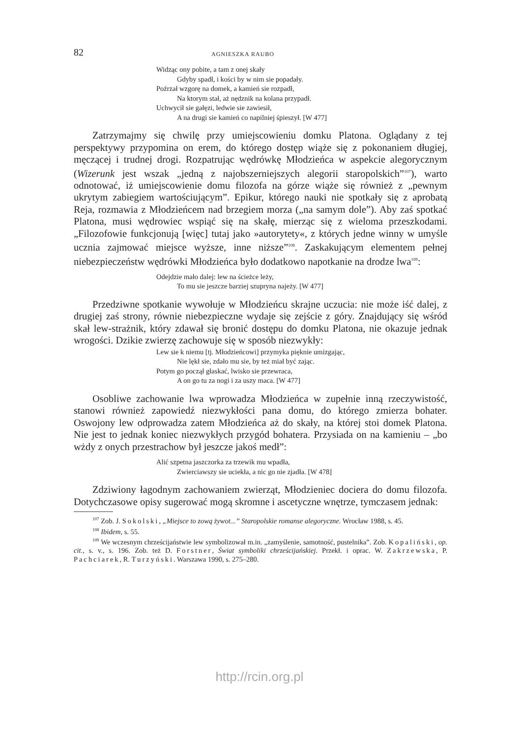82 AGNIESZKA RAUBO
Widząc ony pobite, a tam z onej skały
Gdyby spadł, i kości by w nim sie popadały.
Poźrzał wzgorę na domek, a kamień sie rozpadł,
Na ktorym stał, aż nędznik na kolana przypadł.
Uchwycił sie gałęzi, ledwie sie zawiesił,
A na drugi sie kamień co napilniej śpieszył. [W 477]
Zatrzymajmy się chwilę przy umiejscowieniu domku Platona. Oglądany z tej perspektywy przypomina on erem, do którego dostęp wiąże się z pokonaniem długiej, męczącej i trudnej drogi. Rozpatrując wędrówkę Młodzieńca w aspekcie alegorycznym (Wizerunk jest wszak „jedną z najobszerniejszych alegorii staropolskich”<sup>107</sup>), warto odnotować, iż umiejscowienie domu filozofa na górze wiąże się również z „pewnym ukrytym zabiegiem wartościującym”. Epikur, którego nauki nie spotkały się z aprobatą Reja, rozmawia z Młodzieńcem nad brzegiem morza („na samym dole”). Aby zaś spotkać Platona, musi wędrowiec wspiąć się na skałę, mierząc się z wieloma przeszkodami. „Filozofowie funkcjonują [więc] tutaj jako »autorytety«, z których jedne winny w umyśle ucznia zajmować miejsce wyższe, inne niższe”<sup>108</sup>. Zaskakującym elementem pełnej niebezpieczeństw wędrówki Młodzieńca było dodatkowo napotkanie na drodze lwa<sup>109</sup>:
Odejdzie mało dalej: lew na ścieżce leży,
To mu sie jeszcze barziej szupryna najeży. [W 477]
Przedziwne spotkanie wywołuje w Młodzieńcu skrajne uczucia: nie może iść dalej, z drugiej zaś strony, równie niebezpieczne wydaje się zejście z góry. Znajdujący się wśród skał lew-strażnik, który zdawał się bronić dostępu do domku Platona, nie okazuje jednak wrogości. Dzikie zwierzę zachowuje się w sposób niezwykły:
Lew sie k niemu [tj. Młodzieńcowi] przymyka pięknie umizgając,
Nie lękł sie, zdało mu sie, by też miał być zając.
Potym go począł głaskać, lwisko sie przewraca,
A on go tu za nogi i za uszy maca. [W 477]
Osobliwe zachowanie lwa wprowadza Młodzieńca w zupełnie inną rzeczywistość, stanowi również zapowiedź niezwykłości pana domu, do którego zmierza bohater. Oswojony lew odprowadza zatem Młodzieńca aż do skały, na której stoi domek Platona. Nie jest to jednak koniec niezwykłych przygód bohatera. Przysiada on na kamieniu – „bo wżdy z onych przestrachow był jeszcze jakoś medł”:
Alić szpetna jaszczorka za trzewik mu wpadła,
Zwierciawszy sie uciekła, a nic go nie zjadła. [W 478]
Zdziwiony łagodnym zachowaniem zwierząt, Młodzieniec dociera do domu filozofa. Dotychczasowe opisy sugerować mogą skromne i ascetyczne wnętrze, tymczasem jednak:
<sup>107</sup> Zob. J. Sokolski, „Miejsce to zową żywot...” Staropolskie romanse alegoryczne. Wrocław 1988, s. 45.
<sup>108</sup> Ibidem, s. 55.
<sup>109</sup> We wczesnym chrześcijaństwie lew symbolizował m.in. „zamyślenie, samotność, pustelnika”. Zob. Kopaliński, op. cit., s. v., s. 196. Zob. też D. Forstner, Świat symboliki chrześcijańskiej. Przekł. i oprac. W. Zakrzewska, P. Pachciarek, R. Turzyński. Warszawa 1990, s. 275–280.
http://rcin.org.pl